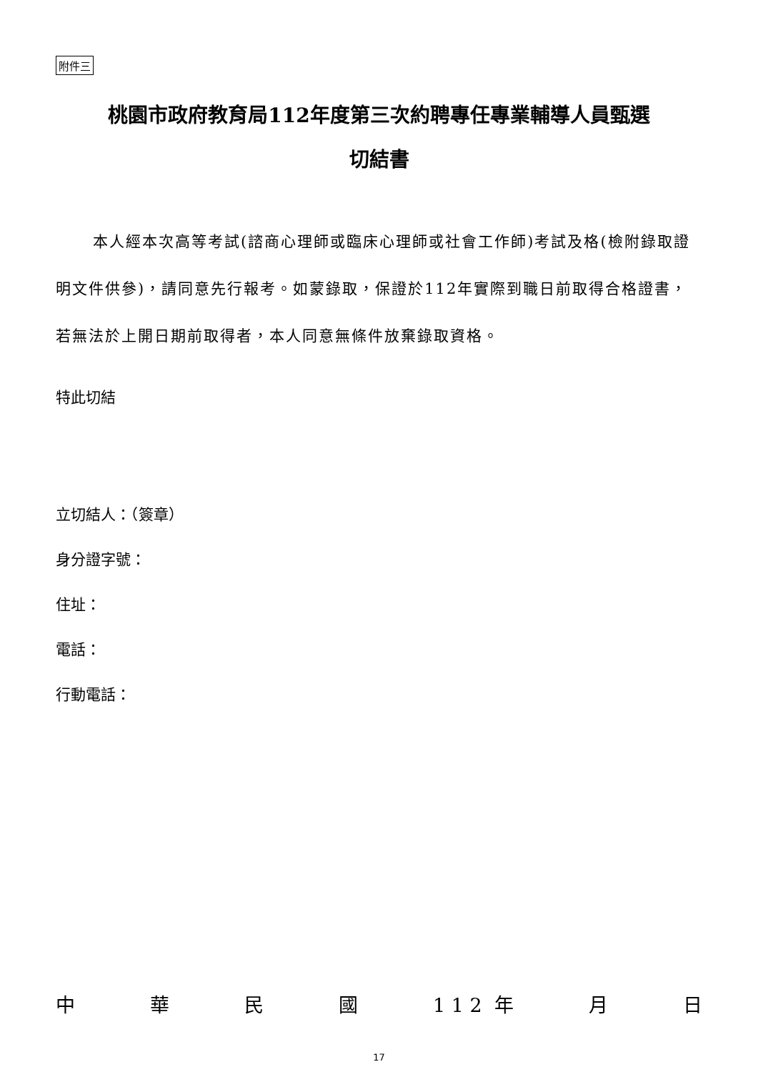附件三
桃園市政府教育局112年度第三次約聘專任專業輔導人員甄選
切結書
本人經本次高等考試(諮商心理師或臨床心理師或社會工作師)考試及格(檢附錄取證明文件供參)，請同意先行報考。如蒙錄取，保證於112年實際到職日前取得合格證書，若無法於上開日期前取得者，本人同意無條件放棄錄取資格。
特此切結
立切結人：（簽章）
身分證字號：
住址：
電話：
行動電話：
中華民國 1 1 2 年 月 日
17